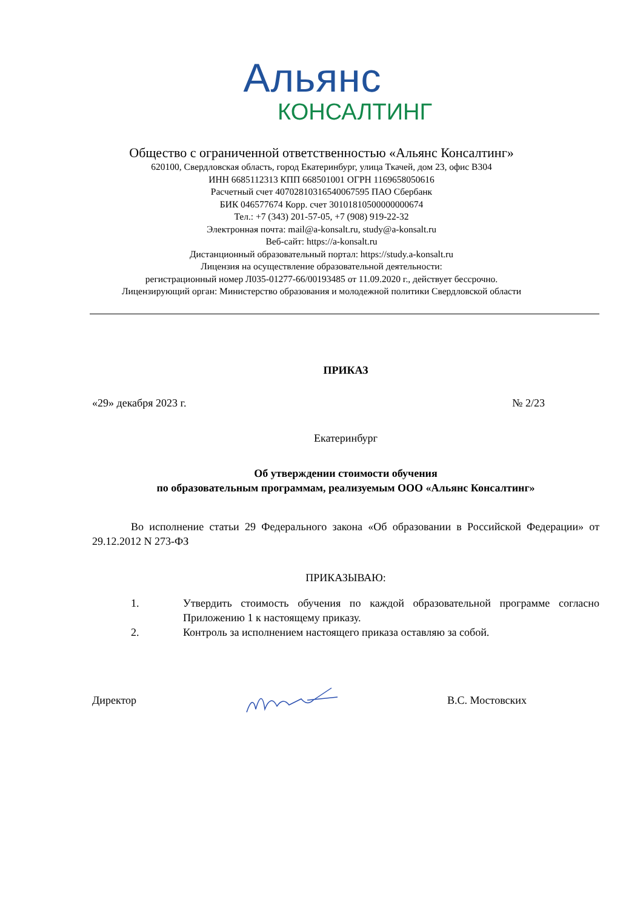Альянс
КОНСАЛТИНГ
Общество с ограниченной ответственностью «Альянс Консалтинг»
620100, Свердловская область, город Екатеринбург, улица Ткачей, дом 23, офис В304
ИНН 6685112313 КПП 668501001 ОГРН 1169658050616
Расчетный счет 40702810316540067595 ПАО Сбербанк
БИК 046577674 Корр. счет 30101810500000000674
Тел.: +7 (343) 201-57-05, +7 (908) 919-22-32
Электронная почта: mail@a-konsalt.ru, study@a-konsalt.ru
Веб-сайт: https://a-konsalt.ru
Дистанционный образовательный портал: https://study.a-konsalt.ru
Лицензия на осуществление образовательной деятельности:
регистрационный номер Л035-01277-66/00193485 от 11.09.2020 г., действует бессрочно.
Лицензирующий орган: Министерство образования и молодежной политики Свердловской области
ПРИКАЗ
«29» декабря 2023 г. № 2/23
Екатеринбург
Об утверждении стоимости обучения
по образовательным программам, реализуемым ООО «Альянс Консалтинг»
Во исполнение статьи 29 Федерального закона «Об образовании в Российской Федерации» от 29.12.2012 N 273-ФЗ
ПРИКАЗЫВАЮ:
1. Утвердить стоимость обучения по каждой образовательной программе согласно Приложению 1 к настоящему приказу.
2. Контроль за исполнением настоящего приказа оставляю за собой.
Директор В.С. Мостовских